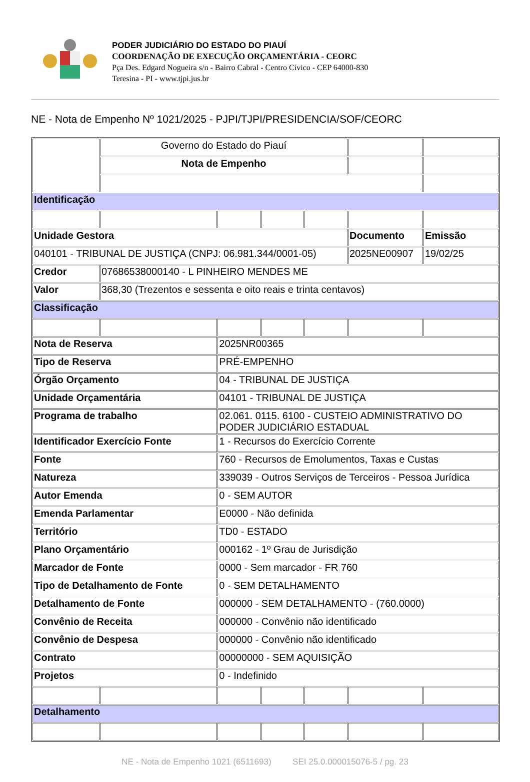PODER JUDICIÁRIO DO ESTADO DO PIAUÍ
COORDENAÇÃO DE EXECUÇÃO ORÇAMENTÁRIA - CEORC
Pça Des. Edgard Nogueira s/n - Bairro Cabral - Centro Cívico - CEP 64000-830
Teresina - PI - www.tjpi.jus.br
NE - Nota de Empenho Nº 1021/2025 - PJPI/TJPI/PRESIDENCIA/SOF/CEORC
| | Governo do Estado do Piauí | | | | | |
| | Nota de Empenho | | | | | |
| Identificação | | | | | | |
| Unidade Gestora | | | | | Documento | Emissão |
| 040101 - TRIBUNAL DE JUSTIÇA (CNPJ: 06.981.344/0001-05) | | | | | 2025NE00907 | 19/02/25 |
| Credor | 07686538000140 - L PINHEIRO MENDES ME | | | | | |
| Valor | 368,30 (Trezentos e sessenta e oito reais e trinta centavos) | | | | | |
| Classificação | | | | | | |
| Nota de Reserva | | 2025NR00365 | | | | |
| Tipo de Reserva | | PRÉ-EMPENHO | | | | |
| Órgão Orçamento | | 04 - TRIBUNAL DE JUSTIÇA | | | | |
| Unidade Orçamentária | | 04101 - TRIBUNAL DE JUSTIÇA | | | | |
| Programa de trabalho | | 02.061. 0115. 6100 - CUSTEIO ADMINISTRATIVO DO PODER JUDICIÁRIO ESTADUAL | | | | |
| Identificador Exercício Fonte | | 1 - Recursos do Exercício Corrente | | | | |
| Fonte | | 760 - Recursos de Emolumentos, Taxas e Custas | | | | |
| Natureza | | 339039 - Outros Serviços de Terceiros - Pessoa Jurídica | | | | |
| Autor Emenda | | 0 - SEM AUTOR | | | | |
| Emenda Parlamentar | | E0000 - Não definida | | | | |
| Território | | TD0 - ESTADO | | | | |
| Plano Orçamentário | | 000162 - 1º Grau de Jurisdição | | | | |
| Marcador de Fonte | | 0000 - Sem marcador - FR 760 | | | | |
| Tipo de Detalhamento de Fonte | | 0 - SEM DETALHAMENTO | | | | |
| Detalhamento de Fonte | | 000000 - SEM DETALHAMENTO - (760.0000) | | | | |
| Convênio de Receita | | 000000 - Convênio não identificado | | | | |
| Convênio de Despesa | | 000000 - Convênio não identificado | | | | |
| Contrato | | 00000000 - SEM AQUISIÇÃO | | | | |
| Projetos | | 0 - Indefinido | | | | |
| Detalhamento | | | | | | |
NE - Nota de Empenho 1021 (6511693) SEI 25.0.000015076-5 / pg. 23